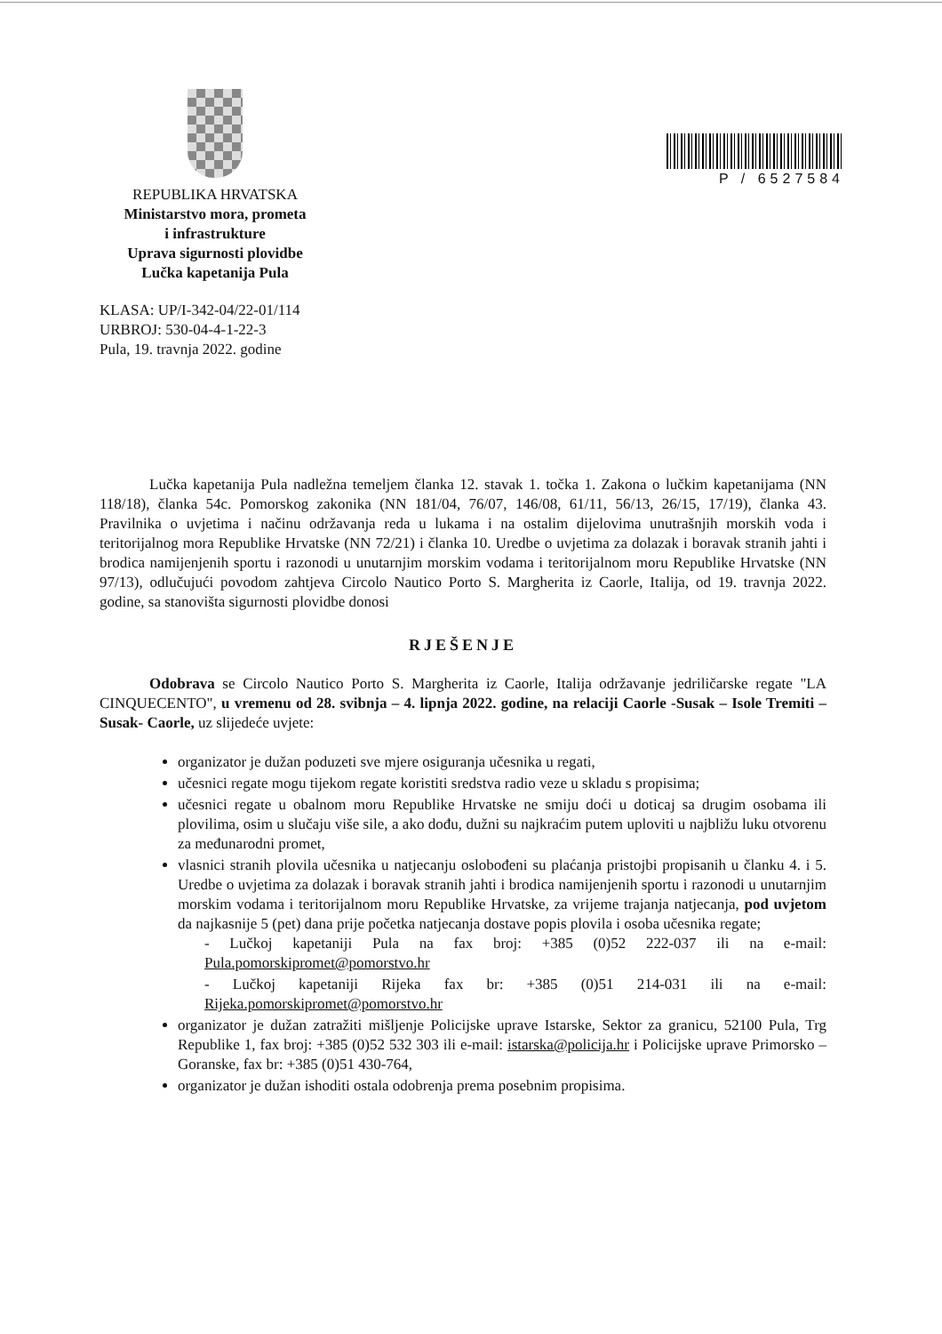REPUBLIKA HRVATSKA
Ministarstvo mora, prometa
i infrastrukture
Uprava sigurnosti plovidbe
Lučka kapetanija Pula
P / 6527584
KLASA: UP/I-342-04/22-01/114
URBROJ: 530-04-4-1-22-3
Pula, 19. travnja 2022. godine
Lučka kapetanija Pula nadležna temeljem članka 12. stavak 1. točka 1. Zakona o lučkim kapetanijama (NN 118/18), članka 54c. Pomorskog zakonika (NN 181/04, 76/07, 146/08, 61/11, 56/13, 26/15, 17/19), članka 43. Pravilnika o uvjetima i načinu održavanja reda u lukama i na ostalim dijelovima unutrašnjih morskih voda i teritorijalnog mora Republike Hrvatske (NN 72/21) i članka 10. Uredbe o uvjetima za dolazak i boravak stranih jahti i brodica namijenjenih sportu i razonodi u unutarnjim morskim vodama i teritorijalnom moru Republike Hrvatske (NN 97/13), odlučujući povodom zahtjeva Circolo Nautico Porto S. Margherita iz Caorle, Italija, od 19. travnja 2022. godine, sa stanovišta sigurnosti plovidbe donosi
RJEŠENJE
Odobrava se Circolo Nautico Porto S. Margherita iz Caorle, Italija održavanje jedriličarske regate "LA CINQUECENTO", u vremenu od 28. svibnja – 4. lipnja 2022. godine, na relaciji Caorle -Susak – Isole Tremiti – Susak- Caorle, uz slijedeće uvjete:
organizator je dužan poduzeti sve mjere osiguranja učesnika u regati,
učesnici regate mogu tijekom regate koristiti sredstva radio veze u skladu s propisima;
učesnici regate u obalnom moru Republike Hrvatske ne smiju doći u doticaj sa drugim osobama ili plovilima, osim u slučaju više sile, a ako dođu, dužni su najkraćim putem uploviti u najbližu luku otvorenu za međunarodni promet,
vlasnici stranih plovila učesnika u natjecanju oslobođeni su plaćanja pristojbi propisanih u članku 4. i 5. Uredbe o uvjetima za dolazak i boravak stranih jahti i brodica namijenjenih sportu i razonodi u unutarnjim morskim vodama i teritorijalnom moru Republike Hrvatske, za vrijeme trajanja natjecanja, pod uvjetom da najkasnije 5 (pet) dana prije početka natjecanja dostave popis plovila i osoba učesnika regate;
- Lučkoj kapetaniji Pula na fax broj: +385 (0)52 222-037 ili na e-mail: Pula.pomorskipromet@pomorstvo.hr
- Lučkoj kapetaniji Rijeka fax br: +385 (0)51 214-031 ili na e-mail: Rijeka.pomorskipromet@pomorstvo.hr
organizator je dužan zatražiti mišljenje Policijske uprave Istarske, Sektor za granicu, 52100 Pula, Trg Republike 1, fax broj: +385 (0)52 532 303 ili e-mail: istarska@policija.hr i Policijske uprave Primorsko – Goranske, fax br: +385 (0)51 430-764,
organizator je dužan ishoditi ostala odobrenja prema posebnim propisima.